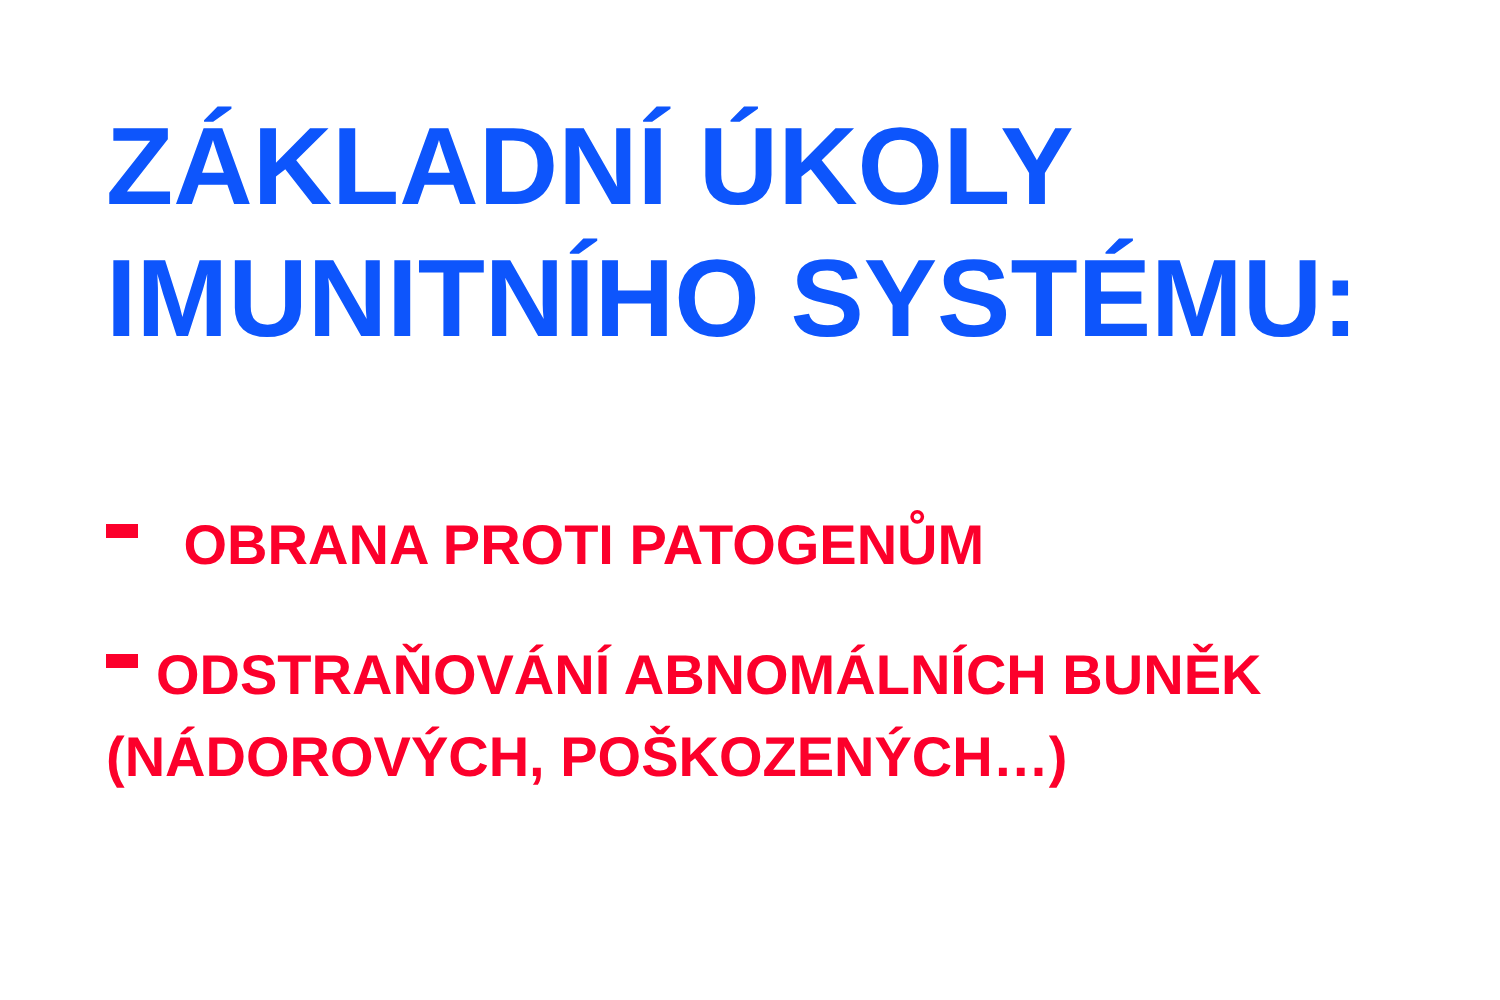ZÁKLADNÍ ÚKOLY
IMUNITNÍHO SYSTÉMU:
OBRANA PROTI PATOGENŮM
ODSTRAŇOVÁNÍ ABNOMÁLNÍCH BUNĚK (NÁDOROVÝCH, POŠKOZENÝCH…)